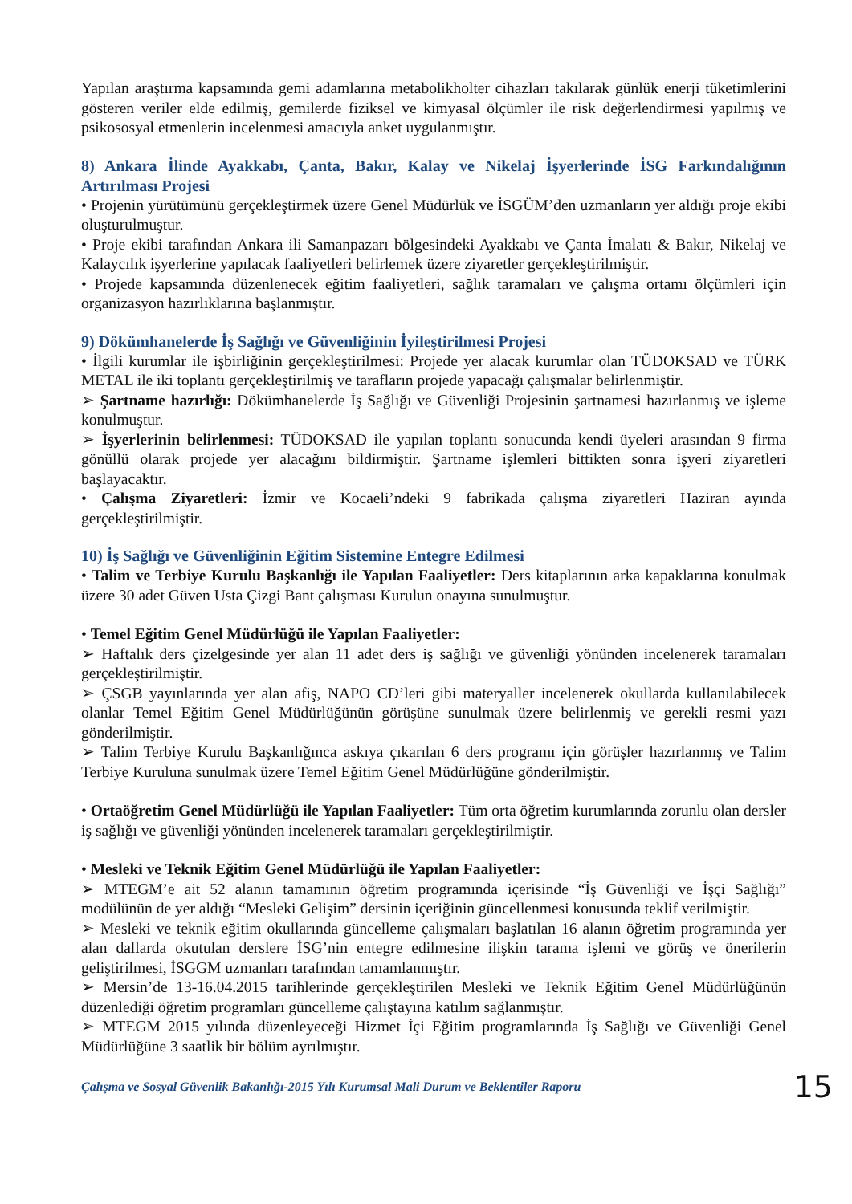Yapılan araştırma kapsamında gemi adamlarına metabolikholter cihazları takılarak günlük enerji tüketimlerini gösteren veriler elde edilmiş, gemilerde fiziksel ve kimyasal ölçümler ile risk değerlendirmesi yapılmış ve psikososyal etmenlerin incelenmesi amacıyla anket uygulanmıştır.
8) Ankara İlinde Ayakkabı, Çanta, Bakır, Kalay ve Nikelaj İşyerlerinde İSG Farkındalığının Artırılması Projesi
• Projenin yürütümünü gerçekleştirmek üzere Genel Müdürlük ve İSGÜM’den uzmanların yer aldığı proje ekibi oluşturulmuştur.
• Proje ekibi tarafından Ankara ili Samanpazarı bölgesindeki Ayakkabı ve Çanta İmalatı & Bakır, Nikelaj ve Kalaycılık işyerlerine yapılacak faaliyetleri belirlemek üzere ziyaretler gerçekleştirilmiştir.
• Projede kapsamında düzenlenecek eğitim faaliyetleri, sağlık taramaları ve çalışma ortamı ölçümleri için organizasyon hazırlıklarına başlanmıştır.
9) Dökümhanelerde İş Sağlığı ve Güvenliğinin İyileştirilmesi Projesi
• İlgili kurumlar ile işbirliğinin gerçekleştirilmesi: Projede yer alacak kurumlar olan TÜDOKSAD ve TÜRK METAL ile iki toplantı gerçekleştirilmiş ve tarafların projede yapacağı çalışmalar belirlenmiştir.
➢ Şartname hazırlığı: Dökümhanelerde İş Sağlığı ve Güvenliği Projesinin şartnamesi hazırlanmış ve işleme konulmuştur.
➢ İşyerlerinin belirlenmesi: TÜDOKSAD ile yapılan toplantı sonucunda kendi üyeleri arasından 9 firma gönüllü olarak projede yer alacağını bildirmiştir. Şartname işlemleri bittikten sonra işyeri ziyaretleri başlayacaktır.
• Çalışma Ziyaretleri: İzmir ve Kocaeli’ndeki 9 fabrikada çalışma ziyaretleri Haziran ayında gerçekleştirilmiştir.
10) İş Sağlığı ve Güvenliğinin Eğitim Sistemine Entegre Edilmesi
• Talim ve Terbiye Kurulu Başkanlığı ile Yapılan Faaliyetler: Ders kitaplarının arka kapaklarına konulmak üzere 30 adet Güven Usta Çizgi Bant çalışması Kurulun onayına sunulmuştur.
• Temel Eğitim Genel Müdürlüğü ile Yapılan Faaliyetler:
➢ Haftalık ders çizelgesinde yer alan 11 adet ders iş sağlığı ve güvenliği yönünden incelenerek taramaları gerçekleştirilmiştir.
➢ ÇSGB yayınlarında yer alan afiş, NAPO CD’leri gibi materyaller incelenerek okullarda kullanılabilecek olanlar Temel Eğitim Genel Müdürlüğünün görüşüne sunulmak üzere belirlenmiş ve gerekli resmi yazı gönderilmiştir.
➢ Talim Terbiye Kurulu Başkanlığınca askıya çıkarılan 6 ders programı için görüşler hazırlanmış ve Talim Terbiye Kuruluna sunulmak üzere Temel Eğitim Genel Müdürlüğüne gönderilmiştir.
• Ortaöğretim Genel Müdürlüğü ile Yapılan Faaliyetler: Tüm orta öğretim kurumlarında zorunlu olan dersler iş sağlığı ve güvenliği yönünden incelenerek taramaları gerçekleştirilmiştir.
• Mesleki ve Teknik Eğitim Genel Müdürlüğü ile Yapılan Faaliyetler:
➢ MTEGM’e ait 52 alanın tamamının öğretim programında içerisinde “İş Güvenliği ve İşçi Sağlığı” modülünün de yer aldığı “Mesleki Gelişim” dersinin içeriğinin güncellenmesi konusunda teklif verilmiştir.
➢ Mesleki ve teknik eğitim okullarında güncelleme çalışmaları başlatılan 16 alanın öğretim programında yer alan dallarda okutulan derslere İSG’nin entegre edilmesine ilişkin tarama işlemi ve görüş ve önerilerin geliştirilmesi, İSGGM uzmanları tarafından tamamlanmıştır.
➢ Mersin’de 13-16.04.2015 tarihlerinde gerçekleştirilen Mesleki ve Teknik Eğitim Genel Müdürlüğünün düzenlediği öğretim programları güncelleme çalıştayına katılım sağlanmıştır.
➢ MTEGM 2015 yılında düzenleyeceği Hizmet İçi Eğitim programlarında İş Sağlığı ve Güvenliği Genel Müdürlüğüne 3 saatlik bir bölüm ayrılmıştır.
Çalışma ve Sosyal Güvenlik Bakanlığı-2015 Yılı Kurumsal Mali Durum ve Beklentiler Raporu 15